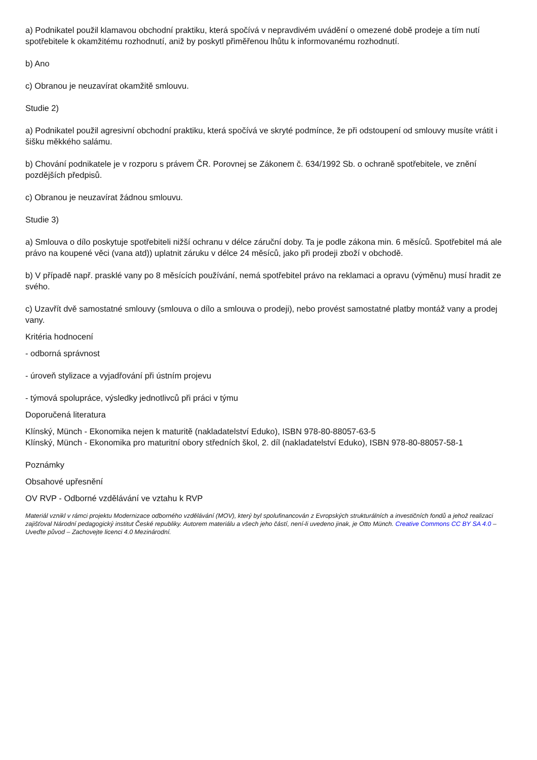a) Podnikatel použil klamavou obchodní praktiku, která spočívá v nepravdivém uvádění o omezené době prodeje a tím nutí spotřebitele k okamžitému rozhodnutí, aniž by poskytl přiměřenou lhůtu k informovanému rozhodnutí.
b) Ano
c) Obranou je neuzavírat okamžitě smlouvu.
Studie 2)
a) Podnikatel použil agresivní obchodní praktiku, která spočívá ve skryté podmínce, že při odstoupení od smlouvy musíte vrátit i šišku měkkého salámu.
b) Chování podnikatele je v rozporu s právem ČR. Porovnej se Zákonem č. 634/1992 Sb. o ochraně spotřebitele, ve znění pozdějších předpisů.
c) Obranou je neuzavírat žádnou smlouvu.
Studie 3)
a) Smlouva o dílo poskytuje spotřebiteli nižší ochranu v délce záruční doby. Ta je podle zákona min. 6 měsíců. Spotřebitel má ale právo na koupené věci (vana atd)) uplatnit záruku v délce 24 měsíců, jako při prodeji zboží v obchodě.
b) V případě např. prasklé vany po 8 měsících používání, nemá spotřebitel právo na reklamaci a opravu (výměnu) musí hradit ze svého.
c) Uzavřít dvě samostatné smlouvy (smlouva o dílo a smlouva o prodeji), nebo provést samostatné platby montáž vany a prodej vany.
Kritéria hodnocení
- odborná správnost
- úroveň stylizace a vyjadřování při ústním projevu
- týmová spolupráce, výsledky jednotlivců při práci v týmu
Doporučená literatura
Klínský, Münch - Ekonomika nejen k maturitě (nakladatelství Eduko), ISBN 978-80-88057-63-5
Klínský, Münch - Ekonomika pro maturitní obory středních škol, 2. díl (nakladatelství Eduko), ISBN 978-80-88057-58-1
Poznámky
Obsahové upřesnění
OV RVP - Odborné vzdělávání ve vztahu k RVP
Materiál vznikl v rámci projektu Modernizace odborného vzdělávání (MOV), který byl spolufinancován z Evropských strukturálních a investičních fondů a jehož realizaci zajišťoval Národní pedagogický institut České republiky. Autorem materiálu a všech jeho částí, není-li uvedeno jinak, je Otto Münch. Creative Commons CC BY SA 4.0 – Uveďte původ – Zachovejte licenci 4.0 Mezinárodní.